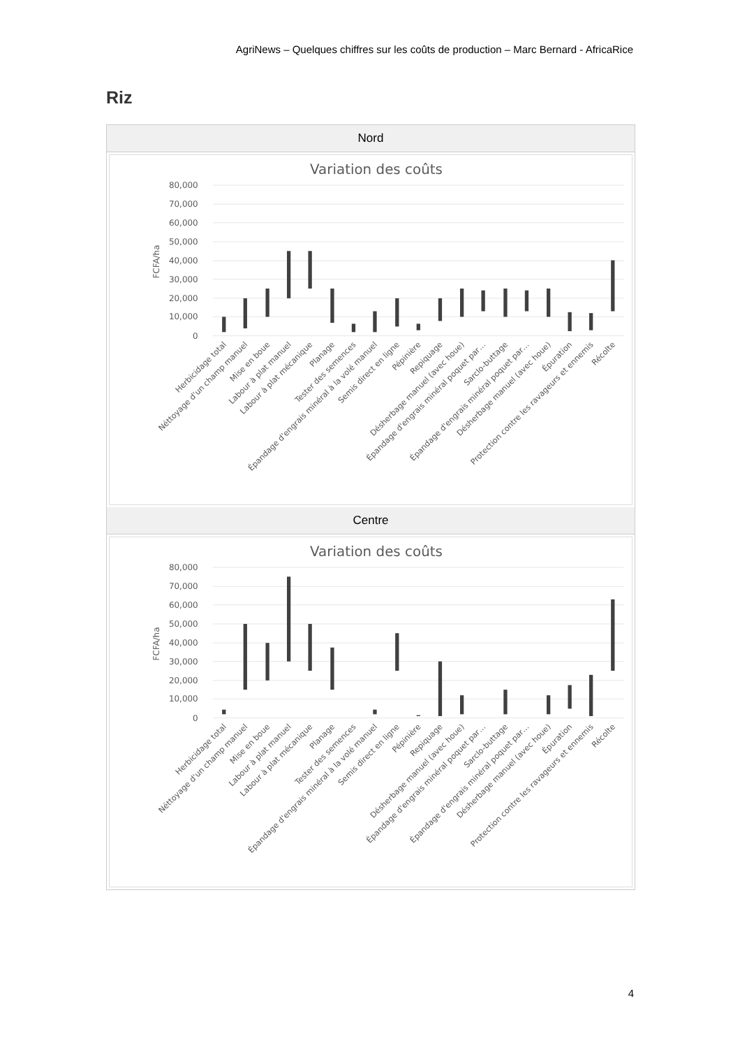AgriNews – Quelques chiffres sur les coûts de production – Marc Bernard - AfricaRice
Riz
| Nord |
| --- |
| Variation des coûts 0 10,000 20,000 30,000 40,000 50,000 60,000 70,000 80,000 FCFA/ha Herbicidage total Néttoyage d'un champ manuel Mise en boue Labour à plat manuel Labour à plat mécanique Planage Tester des semences Épandage d'engrais minéral à la volé manuel Semis direct en ligne Pépinière Repiquage Désherbage manuel (avec houe) Épandage d'engrais minéral poquet par… Sarclo-buttage Épandage d'engrais minéral poquet par… Désherbage manuel (avec houe) Épuration Protection contre les ravageurs et ennemis Récolte |
| Centre |
| Variation des coûts 0 10,000 20,000 30,000 40,000 50,000 60,000 70,000 80,000 FCFA/ha Herbicidage total Néttoyage d'un champ manuel Mise en boue Labour à plat manuel Labour à plat mécanique Planage Tester des semences Épandage d'engrais minéral à la volé manuel Semis direct en ligne Pépinière Repiquage Désherbage manuel (avec houe) Épandage d'engrais minéral poquet par… Sarclo-buttage Épandage d'engrais minéral poquet par… Désherbage manuel (avec houe) Épuration Protection contre les ravageurs et ennemis Récolte |
4